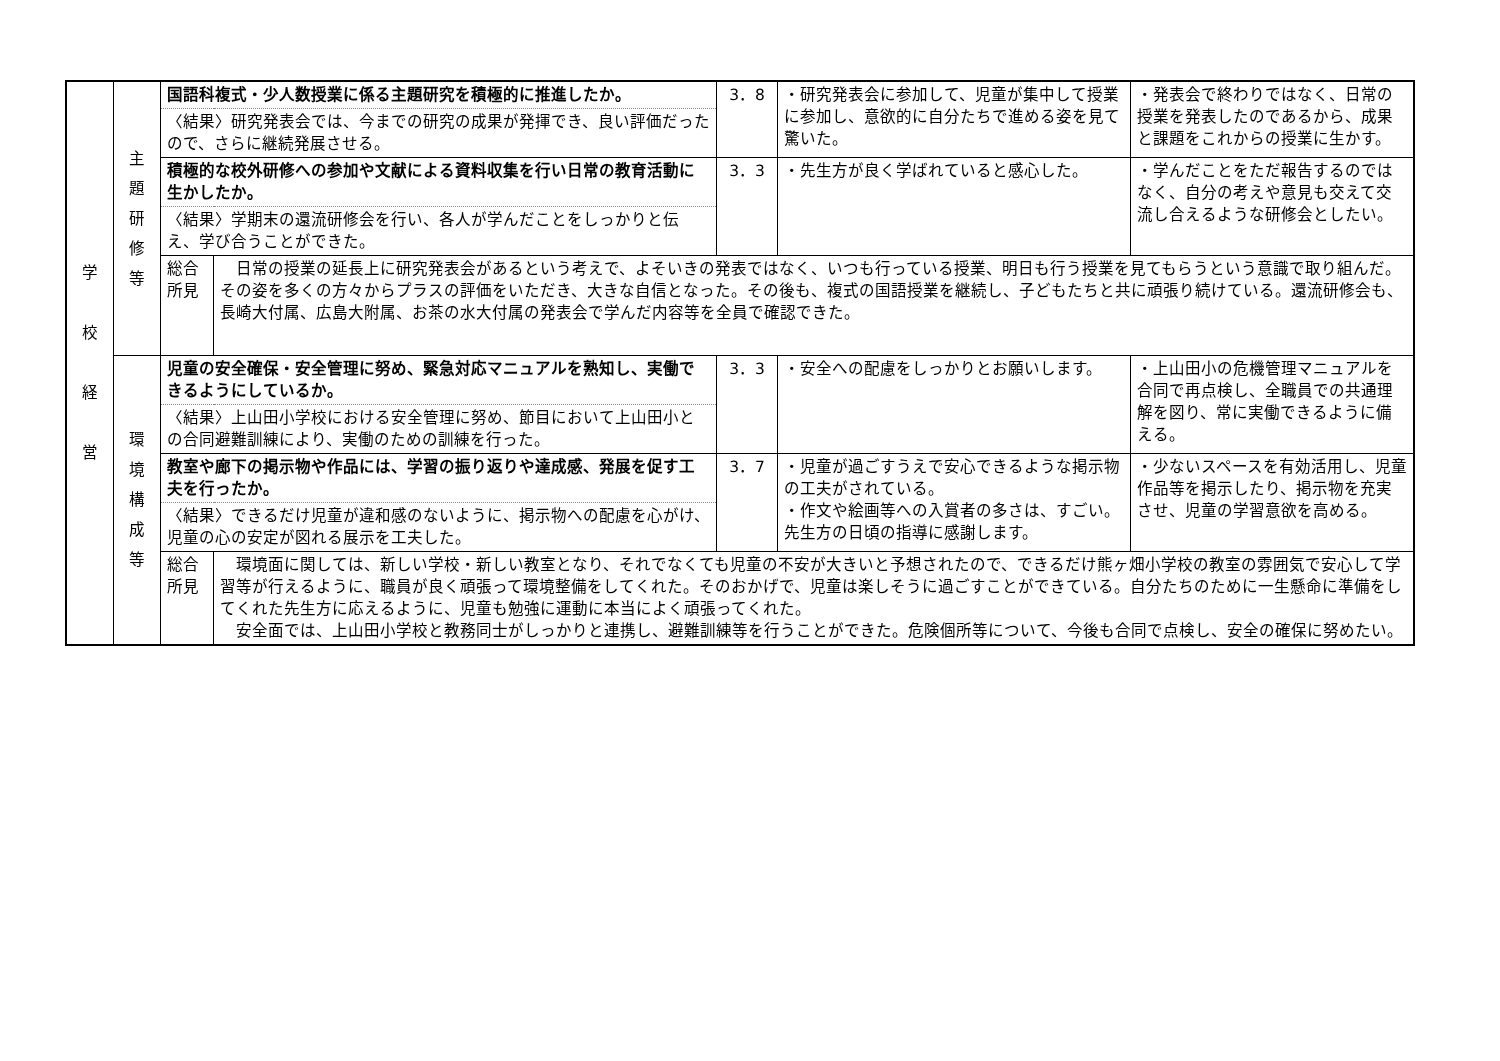| 学 校 経 営 | 主 題 研 修 等 | 国語科複式・少人数授業に係る主題研究を積極的に推進したか。 | | 3．8 | ・研究発表会に参加して、児童が集中して授業に参加し、意欲的に自分たちで進める姿を見て驚いた。 | ・発表会で終わりではなく、日常の授業を発表したのであるから、成果と課題をこれからの授業に生かす。 |
| | | 〈結果〉研究発表会では、今までの研究の成果が発揮でき、良い評価だったので、さらに継続発展させる。 | | | | |
| | | 積極的な校外研修への参加や文献による資料収集を行い日常の教育活動に生かしたか。 | | 3．3 | ・先生方が良く学ばれていると感心した。 | ・学んだことをただ報告するのではなく、自分の考えや意見も交えて交流し合えるような研修会としたい。 |
| | | 〈結果〉学期末の還流研修会を行い、各人が学んだことをしっかりと伝え、学び合うことができた。 | | | | |
| | | 総合 所見 | 日常の授業の延長上に研究発表会があるという考えで、よそいきの発表ではなく、いつも行っている授業、明日も行う授業を見てもらうという意識で取り組んだ。その姿を多くの方々からプラスの評価をいただき、大きな自信となった。その後も、複式の国語授業を継続し、子どもたちと共に頑張り続けている。還流研修会も、長崎大付属、広島大附属、お茶の水大付属の発表会で学んだ内容等を全員で確認できた。 | | | |
| | 環 境 構 成 等 | 児童の安全確保・安全管理に努め、緊急対応マニュアルを熟知し、実働できるようにしているか。 | | 3．3 | ・安全への配慮をしっかりとお願いします。 | ・上山田小の危機管理マニュアルを合同で再点検し、全職員での共通理解を図り、常に実働できるように備える。 |
| | | 〈結果〉上山田小学校における安全管理に努め、節目において上山田小との合同避難訓練により、実働のための訓練を行った。 | | | | |
| | | 教室や廊下の掲示物や作品には、学習の振り返りや達成感、発展を促す工夫を行ったか。 | | 3．7 | ・児童が過ごすうえで安心できるような掲示物の工夫がされている。 ・作文や絵画等への入賞者の多さは、すごい。先生方の日頃の指導に感謝します。 | ・少ないスペースを有効活用し、児童作品等を掲示したり、掲示物を充実させ、児童の学習意欲を高める。 |
| | | 〈結果〉できるだけ児童が違和感のないように、掲示物への配慮を心がけ、児童の心の安定が図れる展示を工夫した。 | | | | |
| | | 総合 所見 | 環境面に関しては、新しい学校・新しい教室となり、それでなくても児童の不安が大きいと予想されたので、できるだけ熊ヶ畑小学校の教室の雰囲気で安心して学習等が行えるように、職員が良く頑張って環境整備をしてくれた。そのおかげで、児童は楽しそうに過ごすことができている。自分たちのために一生懸命に準備をしてくれた先生方に応えるように、児童も勉強に運動に本当によく頑張ってくれた。 安全面では、上山田小学校と教務同士がしっかりと連携し、避難訓練等を行うことができた。危険個所等について、今後も合同で点検し、安全の確保に努めたい。 | | | |